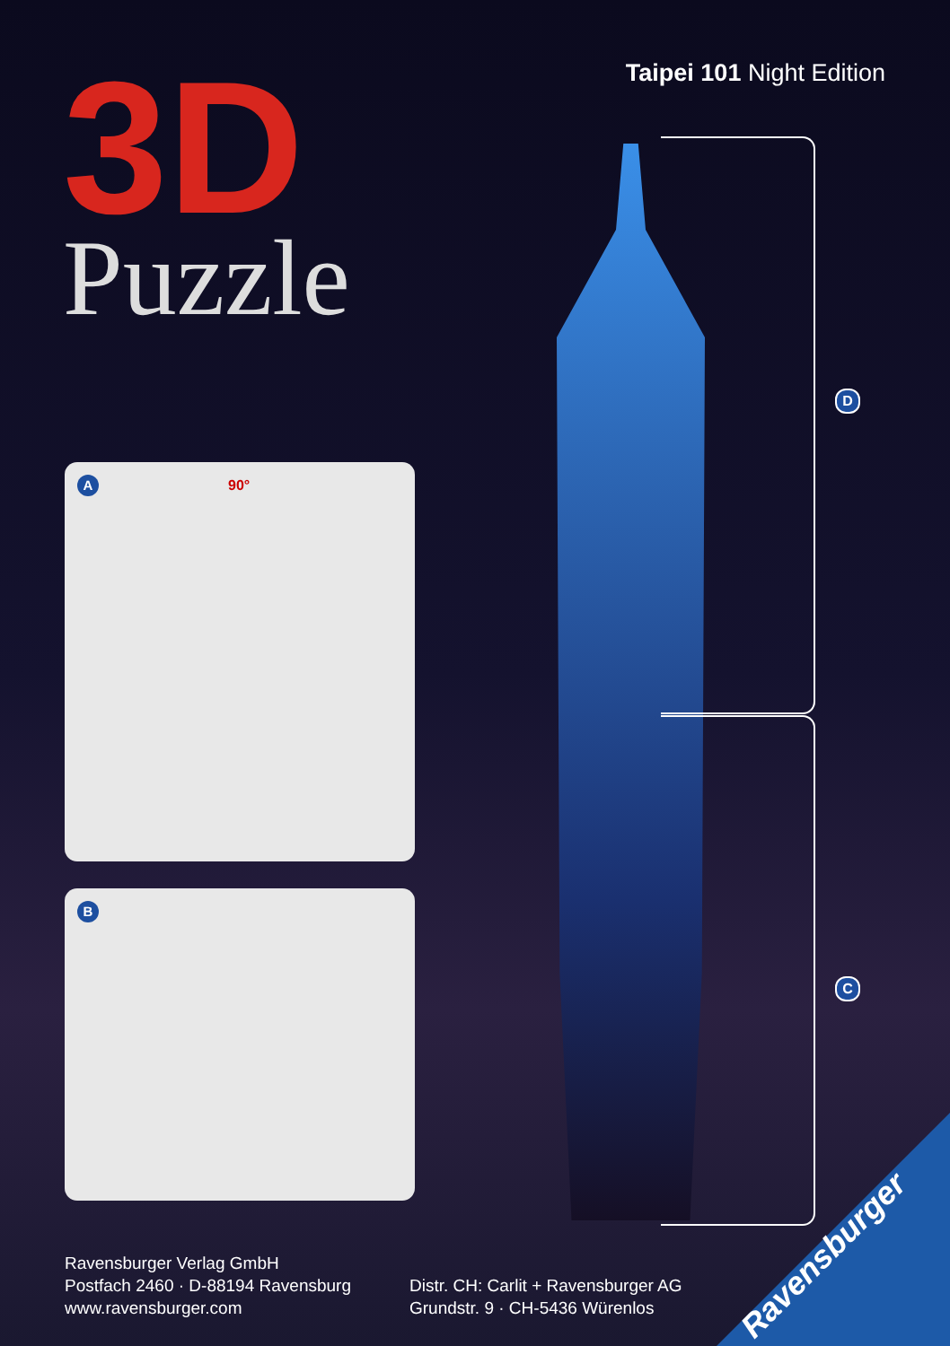3D
Puzzle
Taipei 101 Night Edition
A 90°
B
D
C
Ravensburger Verlag GmbH
Postfach 2460 · D-88194 Ravensburg
www.ravensburger.com
Distr. CH: Carlit + Ravensburger AG
Grundstr. 9 · CH-5436 Würenlos
Ravensburger